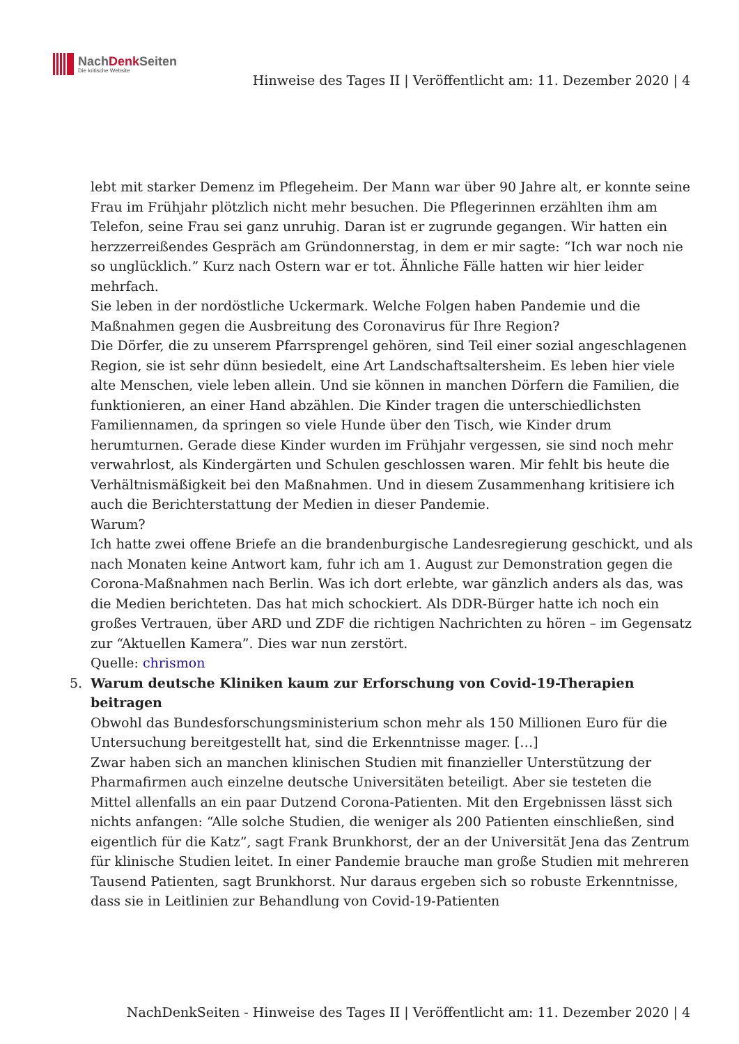NachDenk Seiten
Die kritische Website
Hinweise des Tages II | Veröffentlicht am: 11. Dezember 2020 | 4
lebt mit starker Demenz im Pflegeheim. Der Mann war über 90 Jahre alt, er konnte seine Frau im Frühjahr plötzlich nicht mehr besuchen. Die Pflegerinnen erzählten ihm am Telefon, seine Frau sei ganz unruhig. Daran ist er zugrunde gegangen. Wir hatten ein herzzerreißendes Gespräch am Gründonnerstag, in dem er mir sagte: “Ich war noch nie so unglücklich.” Kurz nach Ostern war er tot. Ähnliche Fälle hatten wir hier leider mehrfach.
Sie leben in der nordöstliche Uckermark. Welche Folgen haben Pandemie und die Maßnahmen gegen die Ausbreitung des Coronavirus für Ihre Region?
Die Dörfer, die zu unserem Pfarrsprengel gehören, sind Teil einer sozial angeschlagenen Region, sie ist sehr dünn besiedelt, eine Art Landschaftsaltersheim. Es leben hier viele alte Menschen, viele leben allein. Und sie können in manchen Dörfern die Familien, die funktionieren, an einer Hand abzählen. Die Kinder tragen die unterschiedlichsten Familiennamen, da springen so viele Hunde über den Tisch, wie Kinder drum herumturnen. Gerade diese Kinder wurden im Frühjahr vergessen, sie sind noch mehr verwahrlost, als Kindergärten und Schulen geschlossen waren. Mir fehlt bis heute die Verhältnismäßigkeit bei den Maßnahmen. Und in diesem Zusammenhang kritisiere ich auch die Berichterstattung der Medien in dieser Pandemie.
Warum?
Ich hatte zwei offene Briefe an die brandenburgische Landesregierung geschickt, und als nach Monaten keine Antwort kam, fuhr ich am 1. August zur Demonstration gegen die Corona-Maßnahmen nach Berlin. Was ich dort erlebte, war gänzlich anders als das, was die Medien berichteten. Das hat mich schockiert. Als DDR-Bürger hatte ich noch ein großes Vertrauen, über ARD und ZDF die richtigen Nachrichten zu hören – im Gegensatz zur “Aktuellen Kamera”. Dies war nun zerstört.
Quelle: chrismon
5. Warum deutsche Kliniken kaum zur Erforschung von Covid-19-Therapien beitragen
Obwohl das Bundesforschungsministerium schon mehr als 150 Millionen Euro für die Untersuchung bereitgestellt hat, sind die Erkenntnisse mager. […]
Zwar haben sich an manchen klinischen Studien mit finanzieller Unterstützung der Pharmafirmen auch einzelne deutsche Universitäten beteiligt. Aber sie testeten die Mittel allenfalls an ein paar Dutzend Corona-Patienten. Mit den Ergebnissen lässt sich nichts anfangen: “Alle solche Studien, die weniger als 200 Patienten einschließen, sind eigentlich für die Katz”, sagt Frank Brunkhorst, der an der Universität Jena das Zentrum für klinische Studien leitet. In einer Pandemie brauche man große Studien mit mehreren Tausend Patienten, sagt Brunkhorst. Nur daraus ergeben sich so robuste Erkenntnisse, dass sie in Leitlinien zur Behandlung von Covid-19-Patienten
NachDenkSeiten - Hinweise des Tages II | Veröffentlicht am: 11. Dezember 2020 | 4